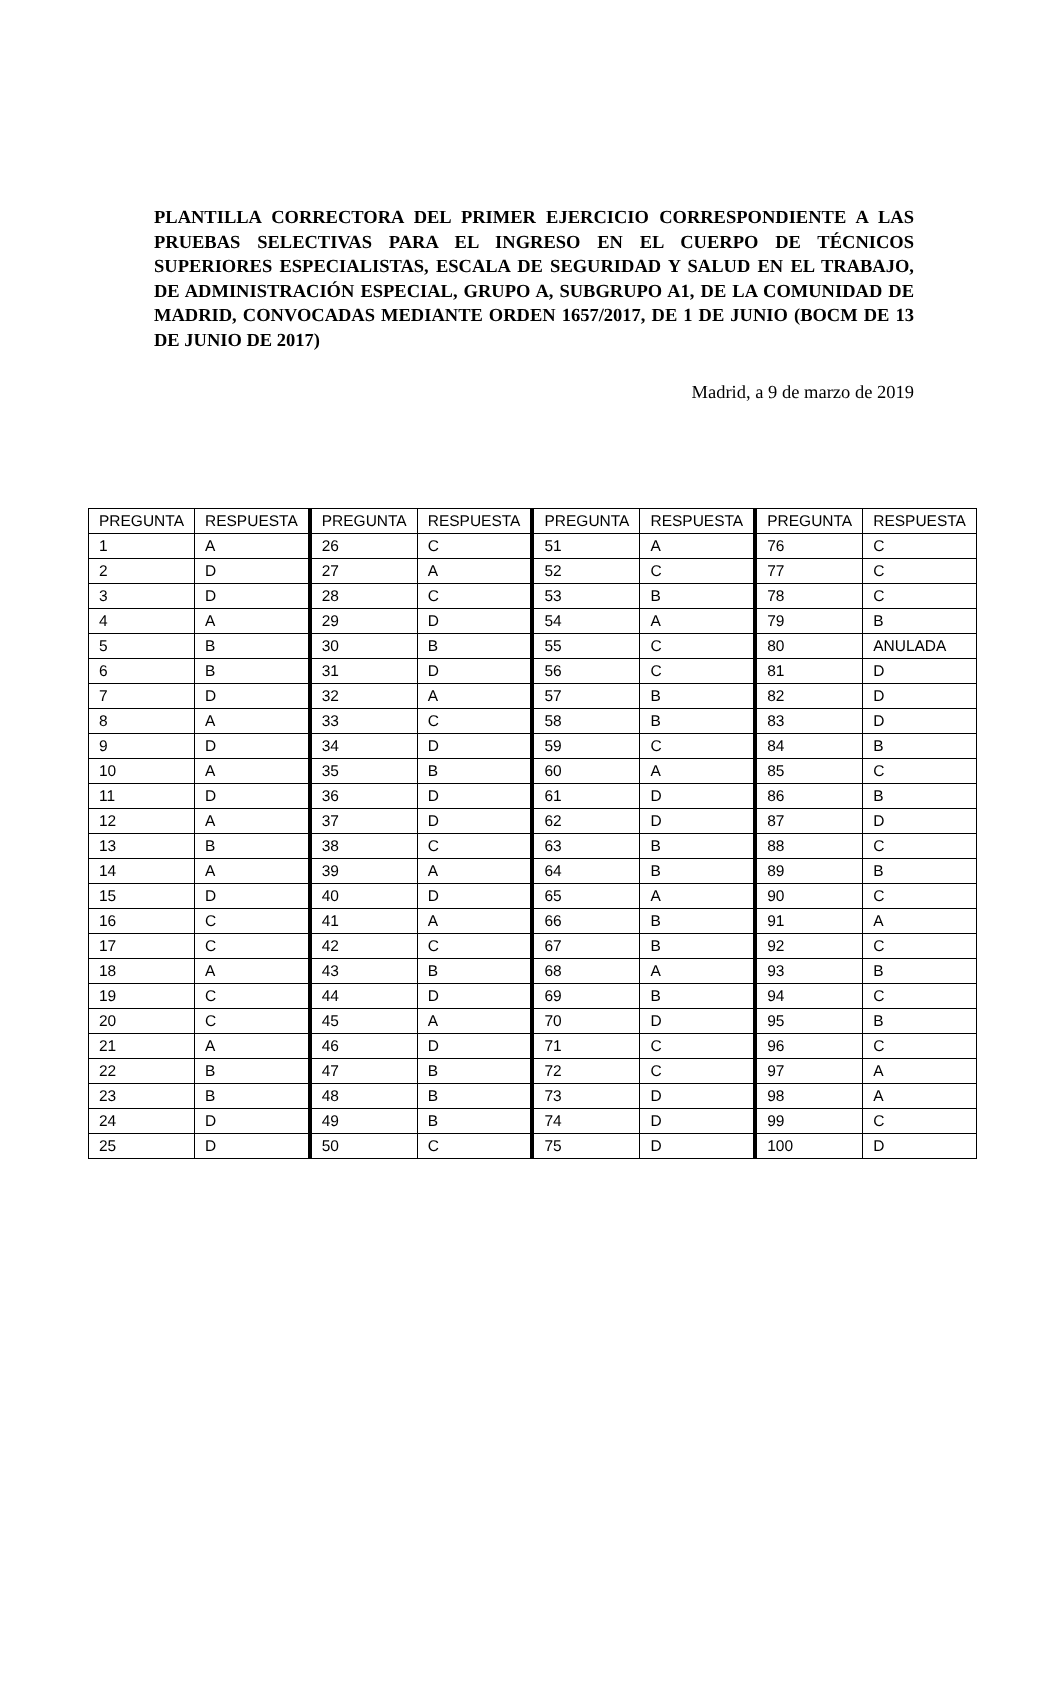PLANTILLA CORRECTORA DEL PRIMER EJERCICIO CORRESPONDIENTE A LAS PRUEBAS SELECTIVAS PARA EL INGRESO EN EL CUERPO DE TÉCNICOS SUPERIORES ESPECIALISTAS, ESCALA DE SEGURIDAD Y SALUD EN EL TRABAJO, DE ADMINISTRACIÓN ESPECIAL, GRUPO A, SUBGRUPO A1, DE LA COMUNIDAD DE MADRID, CONVOCADAS MEDIANTE ORDEN 1657/2017, DE 1 DE JUNIO (BOCM DE 13 DE JUNIO DE 2017)
Madrid, a 9 de marzo de 2019
| PREGUNTA | RESPUESTA | PREGUNTA | RESPUESTA | PREGUNTA | RESPUESTA | PREGUNTA | RESPUESTA |
| 1 | A | 26 | C | 51 | A | 76 | C |
| 2 | D | 27 | A | 52 | C | 77 | C |
| 3 | D | 28 | C | 53 | B | 78 | C |
| 4 | A | 29 | D | 54 | A | 79 | B |
| 5 | B | 30 | B | 55 | C | 80 | ANULADA |
| 6 | B | 31 | D | 56 | C | 81 | D |
| 7 | D | 32 | A | 57 | B | 82 | D |
| 8 | A | 33 | C | 58 | B | 83 | D |
| 9 | D | 34 | D | 59 | C | 84 | B |
| 10 | A | 35 | B | 60 | A | 85 | C |
| 11 | D | 36 | D | 61 | D | 86 | B |
| 12 | A | 37 | D | 62 | D | 87 | D |
| 13 | B | 38 | C | 63 | B | 88 | C |
| 14 | A | 39 | A | 64 | B | 89 | B |
| 15 | D | 40 | D | 65 | A | 90 | C |
| 16 | C | 41 | A | 66 | B | 91 | A |
| 17 | C | 42 | C | 67 | B | 92 | C |
| 18 | A | 43 | B | 68 | A | 93 | B |
| 19 | C | 44 | D | 69 | B | 94 | C |
| 20 | C | 45 | A | 70 | D | 95 | B |
| 21 | A | 46 | D | 71 | C | 96 | C |
| 22 | B | 47 | B | 72 | C | 97 | A |
| 23 | B | 48 | B | 73 | D | 98 | A |
| 24 | D | 49 | B | 74 | D | 99 | C |
| 25 | D | 50 | C | 75 | D | 100 | D |